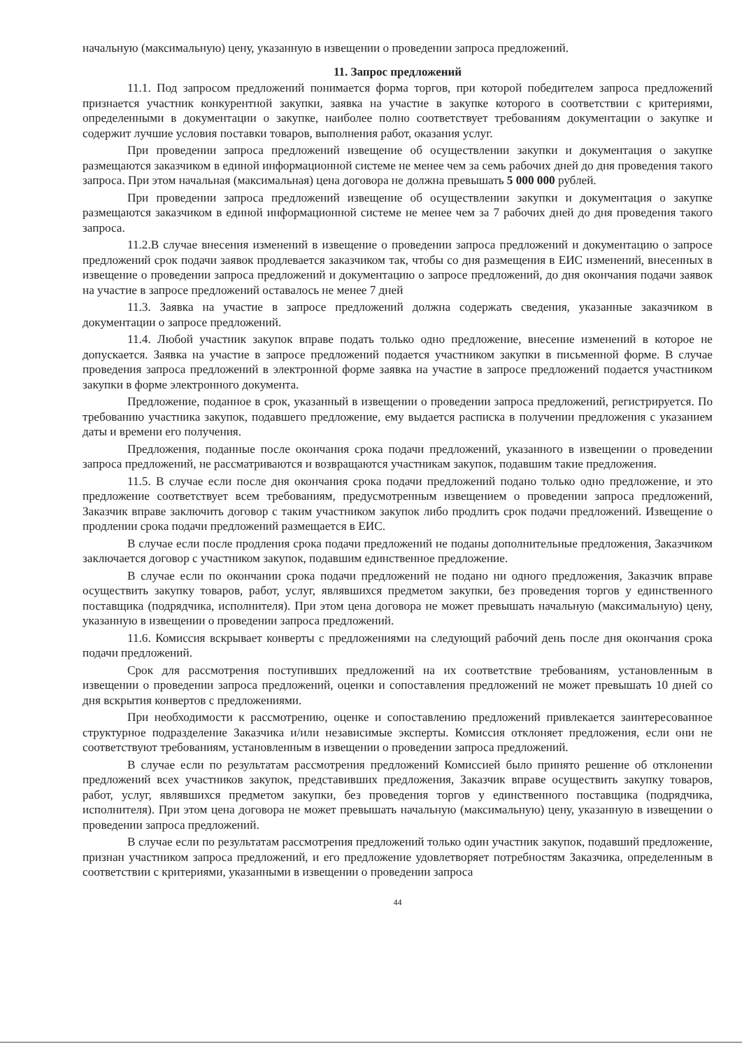начальную (максимальную) цену, указанную в извещении о проведении запроса предложений.
11. Запрос предложений
11.1. Под запросом предложений понимается форма торгов, при которой победителем запроса предложений признается участник конкурентной закупки, заявка на участие в закупке которого в соответствии с критериями, определенными в документации о закупке, наиболее полно соответствует требованиям документации о закупке и содержит лучшие условия поставки товаров, выполнения работ, оказания услуг.
При проведении запроса предложений извещение об осуществлении закупки и документация о закупке размещаются заказчиком в единой информационной системе не менее чем за семь рабочих дней до дня проведения такого запроса. При этом начальная (максимальная) цена договора не должна превышать 5 000 000 рублей.
При проведении запроса предложений извещение об осуществлении закупки и документация о закупке размещаются заказчиком в единой информационной системе не менее чем за 7 рабочих дней до дня проведения такого запроса.
11.2.В случае внесения изменений в извещение о проведении запроса предложений и документацию о запросе предложений срок подачи заявок продлевается заказчиком так, чтобы со дня размещения в ЕИС изменений, внесенных в извещение о проведении запроса предложений и документацию о запросе предложений, до дня окончания подачи заявок на участие в запросе предложений оставалось не менее 7 дней
11.3. Заявка на участие в запросе предложений должна содержать сведения, указанные заказчиком в документации о запросе предложений.
11.4. Любой участник закупок вправе подать только одно предложение, внесение изменений в которое не допускается. Заявка на участие в запросе предложений подается участником закупки в письменной форме. В случае проведения запроса предложений в электронной форме заявка на участие в запросе предложений подается участником закупки в форме электронного документа.
Предложение, поданное в срок, указанный в извещении о проведении запроса предложений, регистрируется. По требованию участника закупок, подавшего предложение, ему выдается расписка в получении предложения с указанием даты и времени его получения.
Предложения, поданные после окончания срока подачи предложений, указанного в извещении о проведении запроса предложений, не рассматриваются и возвращаются участникам закупок, подавшим такие предложения.
11.5. В случае если после дня окончания срока подачи предложений подано только одно предложение, и это предложение соответствует всем требованиям, предусмотренным извещением о проведении запроса предложений, Заказчик вправе заключить договор с таким участником закупок либо продлить срок подачи предложений. Извещение о продлении срока подачи предложений размещается в ЕИС.
В случае если после продления срока подачи предложений не поданы дополнительные предложения, Заказчиком заключается договор с участником закупок, подавшим единственное предложение.
В случае если по окончании срока подачи предложений не подано ни одного предложения, Заказчик вправе осуществить закупку товаров, работ, услуг, являвшихся предметом закупки, без проведения торгов у единственного поставщика (подрядчика, исполнителя). При этом цена договора не может превышать начальную (максимальную) цену, указанную в извещении о проведении запроса предложений.
11.6. Комиссия вскрывает конверты с предложениями на следующий рабочий день после дня окончания срока подачи предложений.
Срок для рассмотрения поступивших предложений на их соответствие требованиям, установленным в извещении о проведении запроса предложений, оценки и сопоставления предложений не может превышать 10 дней со дня вскрытия конвертов с предложениями.
При необходимости к рассмотрению, оценке и сопоставлению предложений привлекается заинтересованное структурное подразделение Заказчика и/или независимые эксперты. Комиссия отклоняет предложения, если они не соответствуют требованиям, установленным в извещении о проведении запроса предложений.
В случае если по результатам рассмотрения предложений Комиссией было принято решение об отклонении предложений всех участников закупок, представивших предложения, Заказчик вправе осуществить закупку товаров, работ, услуг, являвшихся предметом закупки, без проведения торгов у единственного поставщика (подрядчика, исполнителя). При этом цена договора не может превышать начальную (максимальную) цену, указанную в извещении о проведении запроса предложений.
В случае если по результатам рассмотрения предложений только один участник закупок, подавший предложение, признан участником запроса предложений, и его предложение удовлетворяет потребностям Заказчика, определенным в соответствии с критериями, указанными в извещении о проведении запроса
44